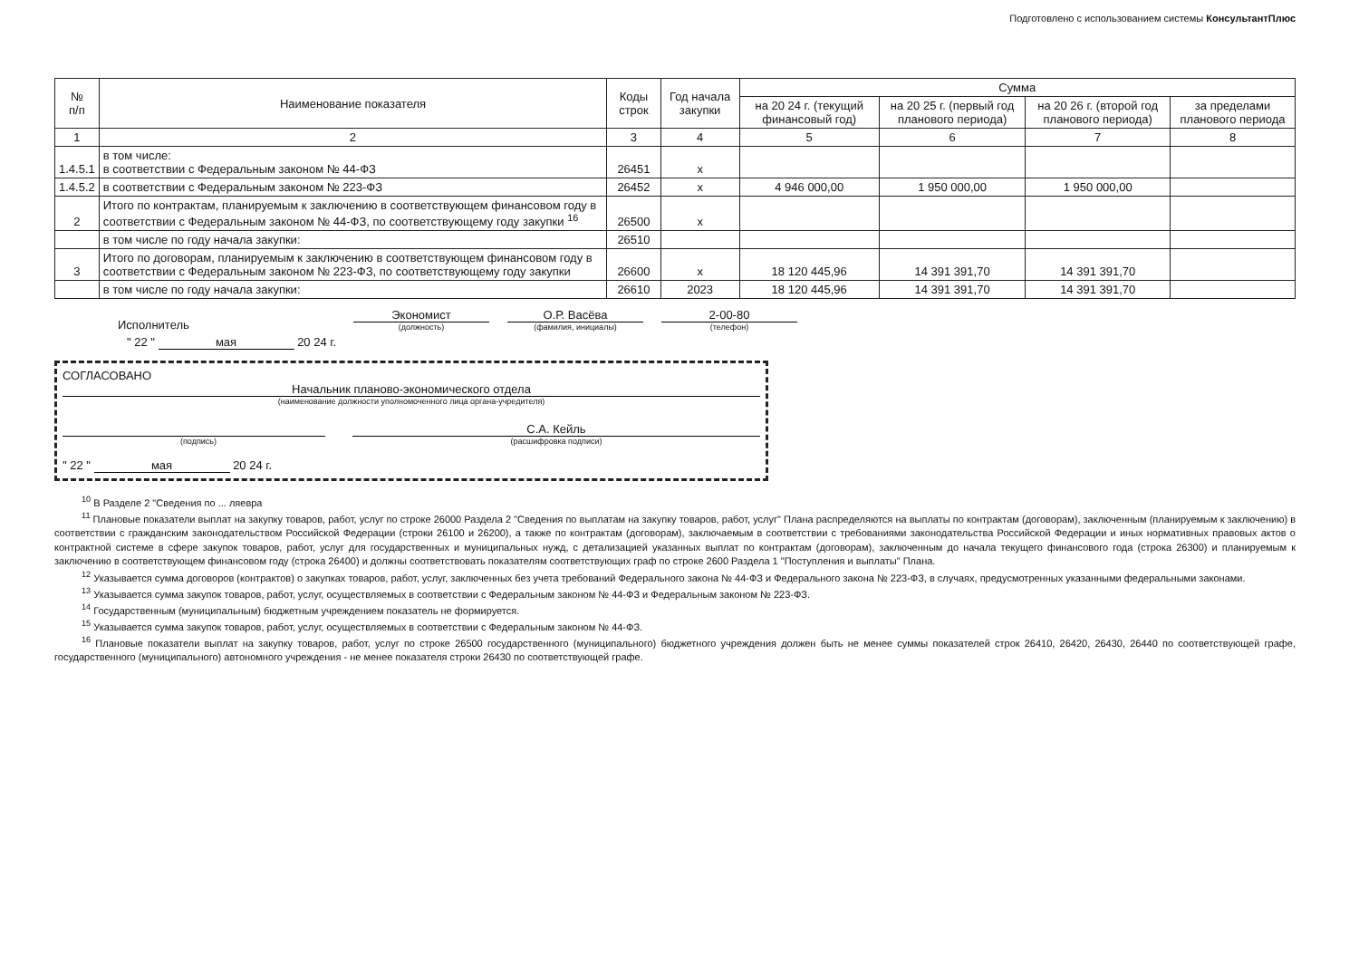Подготовлено с использованием системы КонсультантПлюс
| № п/п | Наименование показателя | Коды строк | Год начала закупки | Сумма | | | |
| --- | --- | --- | --- | --- | --- | --- | --- |
| | | | | на 20 24 г. (текущий финансовый год) | на 20 25 г. (первый год планового периода) | на 20 26 г. (второй год планового периода) | за пределами планового периода |
| 1 | 2 | 3 | 4 | 5 | 6 | 7 | 8 |
| 1.4.5.1 | в том числе: в соответствии с Федеральным законом № 44-ФЗ | 26451 | x | | | | |
| 1.4.5.2 | в соответствии с Федеральным законом № 223-ФЗ | 26452 | x | 4 946 000,00 | 1 950 000,00 | 1 950 000,00 | |
| 2 | Итого по контрактам, планируемым к заключению в соответствующем финансовом году в соответствии с Федеральным законом № 44-ФЗ, по соответствующему году закупки <sup>16</sup> | 26500 | x | | | | |
| | в том числе по году начала закупки: | 26510 | | | | | |
| 3 | Итого по договорам, планируемым к заключению в соответствующем финансовом году в соответствии с Федеральным законом № 223-ФЗ, по соответствующему году закупки | 26600 | x | 18 120 445,96 | 14 391 391,70 | 14 391 391,70 | |
| | в том числе по году начала закупки: | 26610 | 2023 | 18 120 445,96 | 14 391 391,70 | 14 391 391,70 | |
Исполнитель Экономист
(должность)
О.Р. Васёва
(фамилия, инициалы)
2-00-80
(телефон)
" 22 " мая 20 24 г.
СОГЛАСОВАНО
Начальник планово-экономического отдела
(наименование должности уполномоченного лица органа-учредителя)
(подпись)
С.А. Кейль
(расшифровка подписи)
" 22 " мая 20 24 г.
<sup>10</sup> В Разделе 2 "Сведения по ... ляевра
<sup>11</sup> Плановые показатели выплат на закупку товаров, работ, услуг по строке 26000 Раздела 2 "Сведения по выплатам на закупку товаров, работ, услуг" Плана распределяются на выплаты по контрактам (договорам), заключенным (планируемым к заключению) в соответствии с гражданским законодательством Российской Федерации (строки 26100 и 26200), а также по контрактам (договорам), заключаемым в соответствии с требованиями законодательства Российской Федерации и иных нормативных правовых актов о контрактной системе в сфере закупок товаров, работ, услуг для государственных и муниципальных нужд, с детализацией указанных выплат по контрактам (договорам), заключенным до начала текущего финансового года (строка 26300) и планируемым к заключению в соответствующем финансовом году (строка 26400) и должны соответствовать показателям соответствующих граф по строке 2600 Раздела 1 "Поступления и выплаты" Плана.
<sup>12</sup> Указывается сумма договоров (контрактов) о закупках товаров, работ, услуг, заключенных без учета требований Федерального закона № 44-ФЗ и Федерального закона № 223-ФЗ, в случаях, предусмотренных указанными федеральными законами.
<sup>13</sup> Указывается сумма закупок товаров, работ, услуг, осуществляемых в соответствии с Федеральным законом № 44-ФЗ и Федеральным законом № 223-ФЗ.
<sup>14</sup> Государственным (муниципальным) бюджетным учреждением показатель не формируется.
<sup>15</sup> Указывается сумма закупок товаров, работ, услуг, осуществляемых в соответствии с Федеральным законом № 44-ФЗ.
<sup>16</sup> Плановые показатели выплат на закупку товаров, работ, услуг по строке 26500 государственного (муниципального) бюджетного учреждения должен быть не менее суммы показателей строк 26410, 26420, 26430, 26440 по соответствующей графе, государственного (муниципального) автономного учреждения - не менее показателя строки 26430 по соответствующей графе.